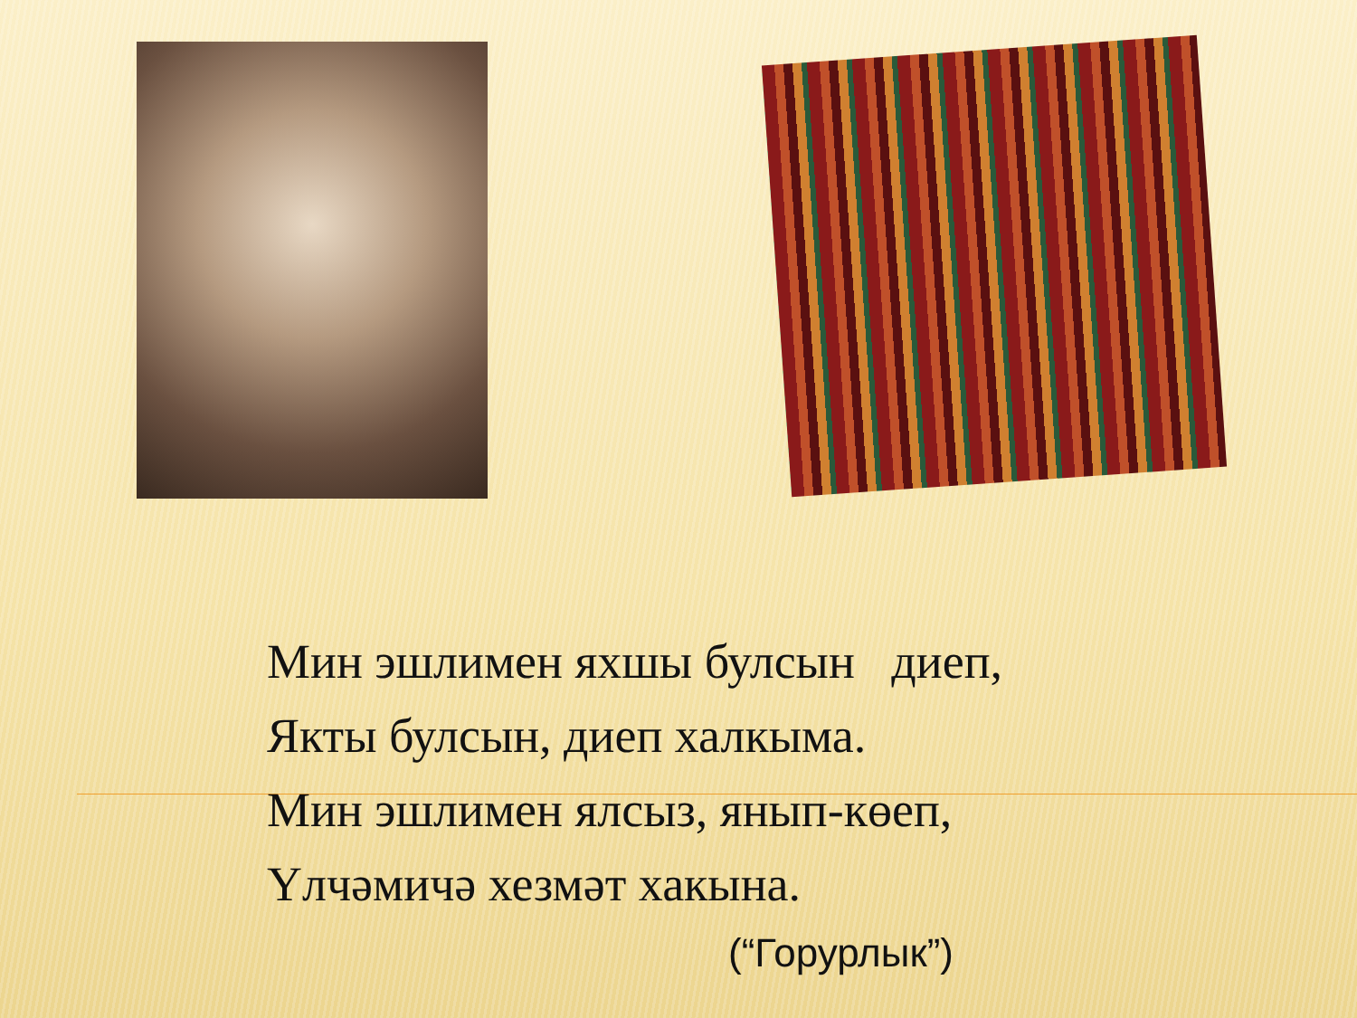Мин эшлимен яхшы булсын диеп,
Якты булсын, диеп халкыма.
Мин эшлимен ялсыз, янып-көеп,
Үлчәмичә хезмәт хакына.
(“Горурлык”)